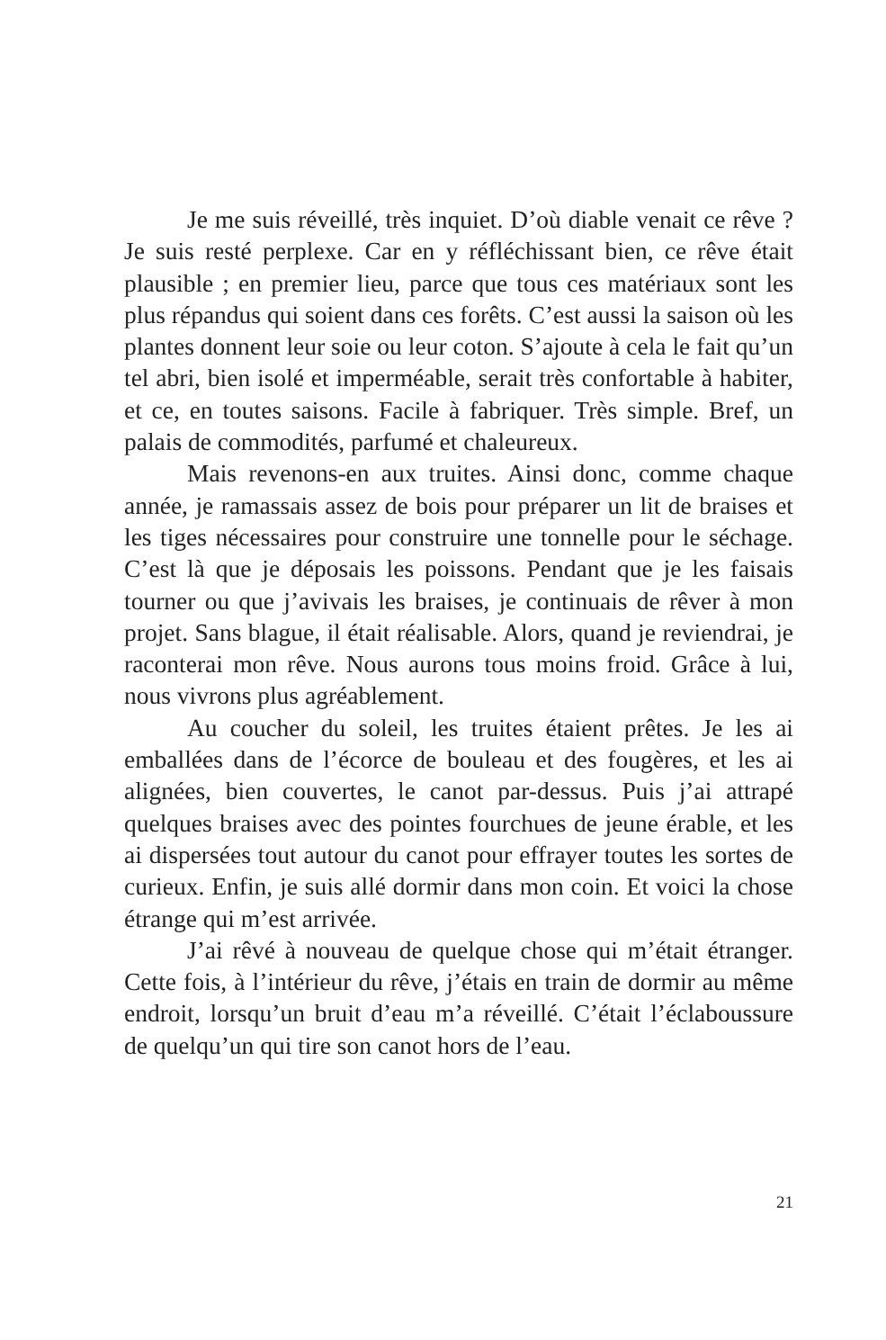Je me suis réveillé, très inquiet. D’où diable venait ce rêve ? Je suis resté perplexe. Car en y réfléchissant bien, ce rêve était plausible ; en premier lieu, parce que tous ces matériaux sont les plus répandus qui soient dans ces forêts. C’est aussi la saison où les plantes donnent leur soie ou leur coton. S’ajoute à cela le fait qu’un tel abri, bien isolé et imperméable, serait très confortable à habiter, et ce, en toutes saisons. Facile à fabriquer. Très simple. Bref, un palais de commodités, parfumé et chaleureux.
Mais revenons-en aux truites. Ainsi donc, comme chaque année, je ramassais assez de bois pour préparer un lit de braises et les tiges nécessaires pour construire une tonnelle pour le séchage. C’est là que je déposais les poissons. Pendant que je les faisais tourner ou que j’avivais les braises, je continuais de rêver à mon projet. Sans blague, il était réalisable. Alors, quand je reviendrai, je raconterai mon rêve. Nous aurons tous moins froid. Grâce à lui, nous vivrons plus agréablement.
Au coucher du soleil, les truites étaient prêtes. Je les ai emballées dans de l’écorce de bouleau et des fougères, et les ai alignées, bien couvertes, le canot par-dessus. Puis j’ai attrapé quelques braises avec des pointes fourchues de jeune érable, et les ai dispersées tout autour du canot pour effrayer toutes les sortes de curieux. Enfin, je suis allé dormir dans mon coin. Et voici la chose étrange qui m’est arrivée.
J’ai rêvé à nouveau de quelque chose qui m’était étranger. Cette fois, à l’intérieur du rêve, j’étais en train de dormir au même endroit, lorsqu’un bruit d’eau m’a réveillé. C’était l’éclaboussure de quelqu’un qui tire son canot hors de l’eau.
21